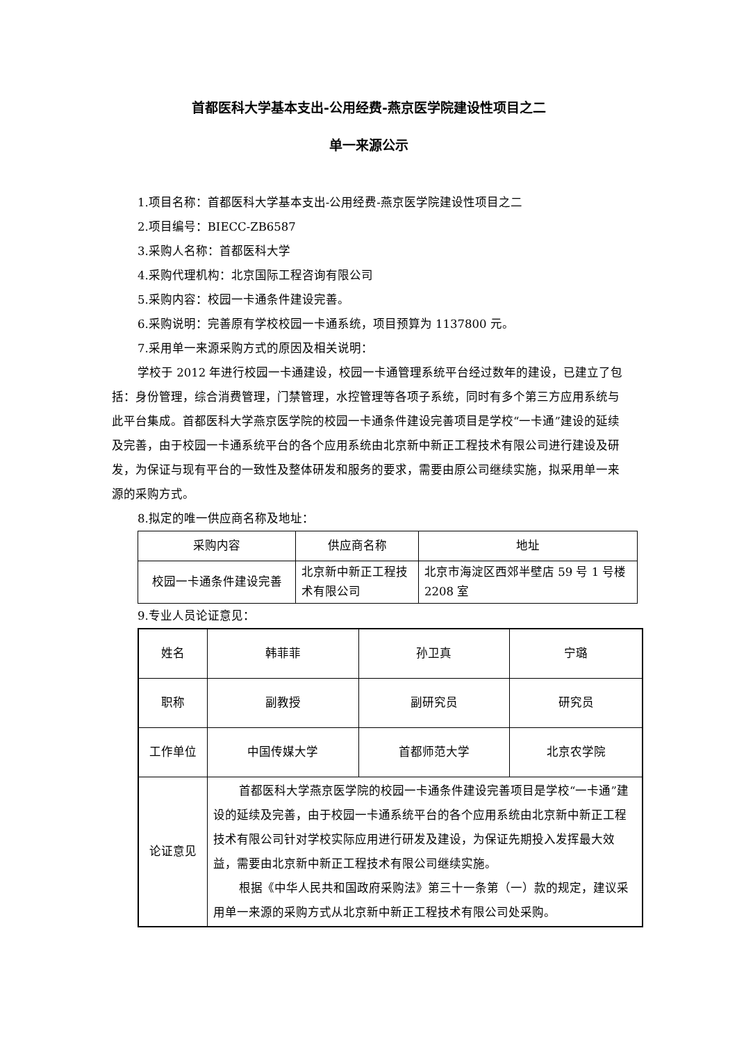首都医科大学基本支出-公用经费-燕京医学院建设性项目之二
单一来源公示
1.项目名称：首都医科大学基本支出-公用经费-燕京医学院建设性项目之二
2.项目编号：BIECC-ZB6587
3.采购人名称：首都医科大学
4.采购代理机构：北京国际工程咨询有限公司
5.采购内容：校园一卡通条件建设完善。
6.采购说明：完善原有学校校园一卡通系统，项目预算为 1137800 元。
7.采用单一来源采购方式的原因及相关说明：
学校于 2012 年进行校园一卡通建设，校园一卡通管理系统平台经过数年的建设，已建立了包括：身份管理，综合消费管理，门禁管理，水控管理等各项子系统，同时有多个第三方应用系统与此平台集成。首都医科大学燕京医学院的校园一卡通条件建设完善项目是学校“一卡通”建设的延续及完善，由于校园一卡通系统平台的各个应用系统由北京新中新正工程技术有限公司进行建设及研发，为保证与现有平台的一致性及整体研发和服务的要求，需要由原公司继续实施，拟采用单一来源的采购方式。
8.拟定的唯一供应商名称及地址：
| 采购内容 | 供应商名称 | 地址 |
| 校园一卡通条件建设完善 | 北京新中新正工程技术有限公司 | 北京市海淀区西郊半壁店 59 号 1 号楼 2208 室 |
9.专业人员论证意见：
| 姓名 | 韩菲菲 | 孙卫真 | 宁璐 |
| 职称 | 副教授 | 副研究员 | 研究员 |
| 工作单位 | 中国传媒大学 | 首都师范大学 | 北京农学院 |
| 论证意见 | 首都医科大学燕京医学院的校园一卡通条件建设完善项目是学校“一卡通”建设的延续及完善，由于校园一卡通系统平台的各个应用系统由北京新中新正工程技术有限公司针对学校实际应用进行研发及建设，为保证先期投入发挥最大效益，需要由北京新中新正工程技术有限公司继续实施。 根据《中华人民共和国政府采购法》第三十一条第（一）款的规定，建议采用单一来源的采购方式从北京新中新正工程技术有限公司处采购。 | | |